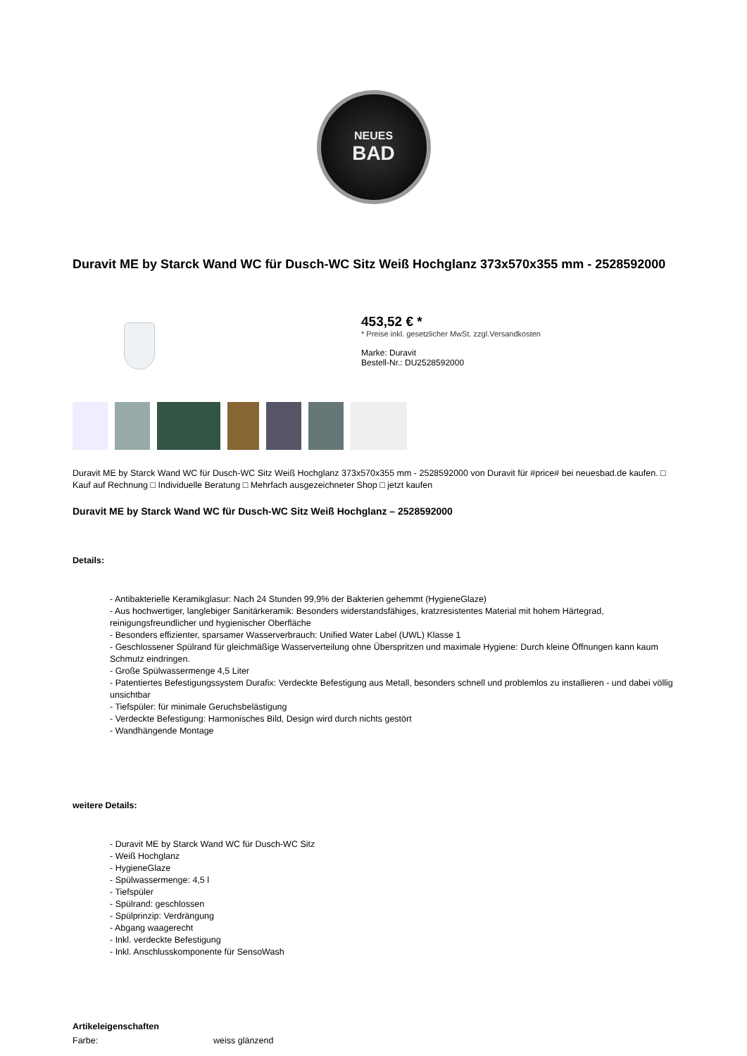NEUES
BAD
Duravit ME by Starck Wand WC für Dusch-WC Sitz Weiß Hochglanz 373x570x355 mm - 2528592000
453,52 € *
* Preise inkl. gesetzlicher MwSt. zzgl.Versandkosten
Marke: Duravit
Bestell-Nr.: DU2528592000
Duravit ME by Starck Wand WC für Dusch-WC Sitz Weiß Hochglanz 373x570x355 mm - 2528592000 von Duravit für #price# bei neuesbad.de kaufen. □ Kauf auf Rechnung □ Individuelle Beratung □ Mehrfach ausgezeichneter Shop □ jetzt kaufen
Duravit ME by Starck Wand WC für Dusch-WC Sitz Weiß Hochglanz – 2528592000
Details:
- Antibakterielle Keramikglasur: Nach 24 Stunden 99,9% der Bakterien gehemmt (HygieneGlaze)
- Aus hochwertiger, langlebiger Sanitärkeramik: Besonders widerstandsfähiges, kratzresistentes Material mit hohem Härtegrad, reinigungsfreundlicher und hygienischer Oberfläche
- Besonders effizienter, sparsamer Wasserverbrauch: Unified Water Label (UWL) Klasse 1
- Geschlossener Spülrand für gleichmäßige Wasserverteilung ohne Überspritzen und maximale Hygiene: Durch kleine Öffnungen kann kaum Schmutz eindringen.
- Große Spülwassermenge 4,5 Liter
- Patentiertes Befestigungssystem Durafix: Verdeckte Befestigung aus Metall, besonders schnell und problemlos zu installieren - und dabei völlig unsichtbar
- Tiefspüler: für minimale Geruchsbelästigung
- Verdeckte Befestigung: Harmonisches Bild, Design wird durch nichts gestört
- Wandhängende Montage
weitere Details:
- Duravit ME by Starck Wand WC für Dusch-WC Sitz
- Weiß Hochglanz
- HygieneGlaze
- Spülwassermenge: 4,5 l
- Tiefspüler
- Spülrand: geschlossen
- Spülprinzip: Verdrängung
- Abgang waagerecht
- Inkl. verdeckte Befestigung
- Inkl. Anschlusskomponente für SensoWash
Artikeleigenschaften
| Farbe: | weiss glänzend |